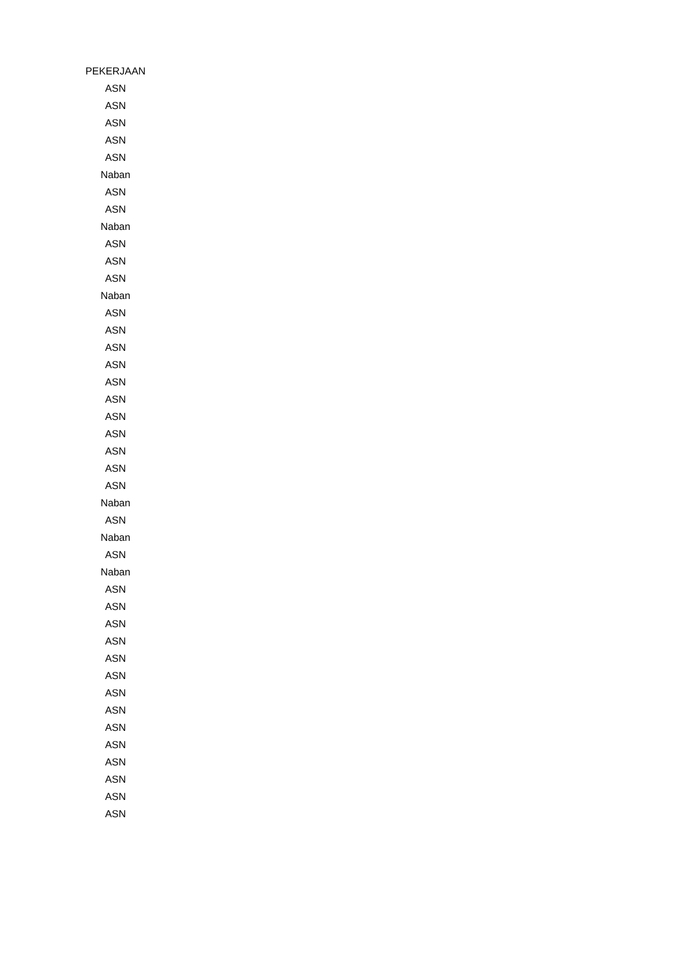| PEKERJAAN |
| --- |
| ASN |
| ASN |
| ASN |
| ASN |
| ASN |
| Naban |
| ASN |
| ASN |
| Naban |
| ASN |
| ASN |
| ASN |
| Naban |
| ASN |
| ASN |
| ASN |
| ASN |
| ASN |
| ASN |
| ASN |
| ASN |
| ASN |
| ASN |
| ASN |
| Naban |
| ASN |
| Naban |
| ASN |
| Naban |
| ASN |
| ASN |
| ASN |
| ASN |
| ASN |
| ASN |
| ASN |
| ASN |
| ASN |
| ASN |
| ASN |
| ASN |
| ASN |
| ASN |